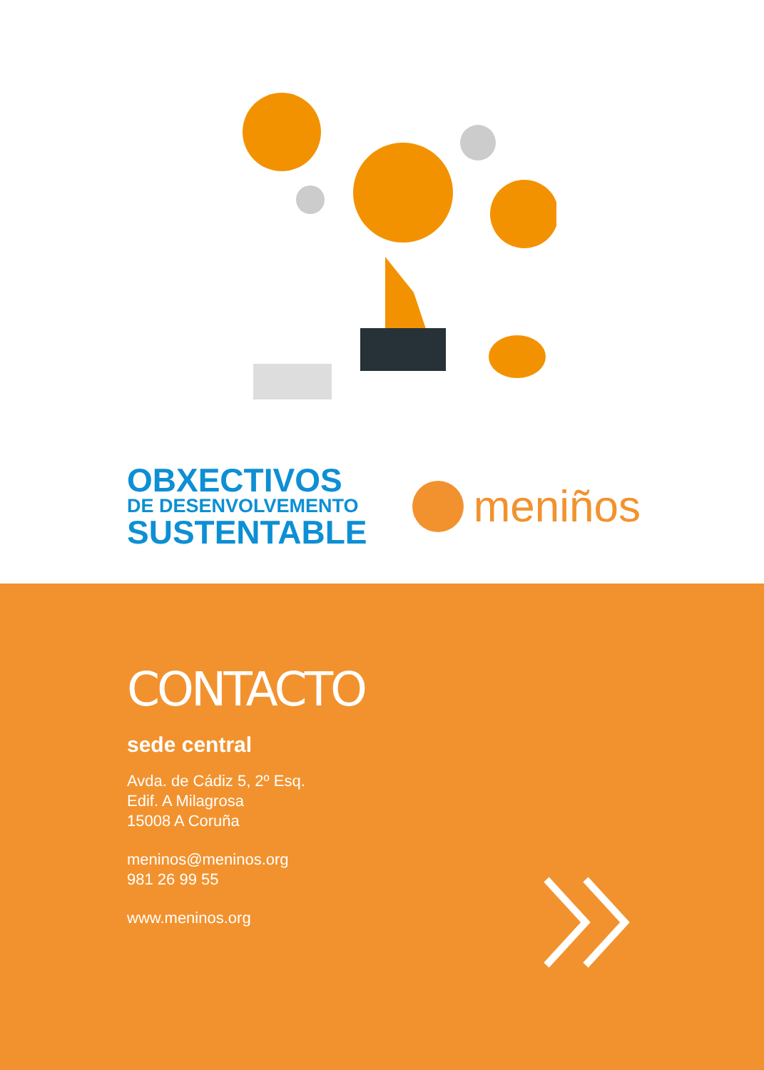OBXECTIVOS
DE DESENVOLVEMENTO
SUSTENTABLE
meniños
CONTACTO
sede central
Avda. de Cádiz 5, 2º Esq.
Edif. A Milagrosa
15008 A Coruña
meninos@meninos.org
981 26 99 55
www.meninos.org